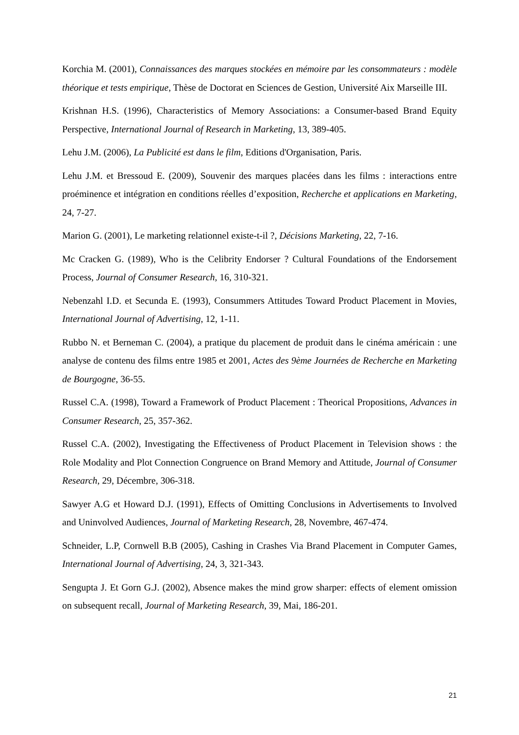Korchia M. (2001), Connaissances des marques stockées en mémoire par les consommateurs : modèle théorique et tests empirique, Thèse de Doctorat en Sciences de Gestion, Université Aix Marseille III.
Krishnan H.S. (1996), Characteristics of Memory Associations: a Consumer-based Brand Equity Perspective, International Journal of Research in Marketing, 13, 389-405.
Lehu J.M. (2006), La Publicité est dans le film, Editions d'Organisation, Paris.
Lehu J.M. et Bressoud E. (2009), Souvenir des marques placées dans les films : interactions entre proéminence et intégration en conditions réelles d’exposition, Recherche et applications en Marketing, 24, 7-27.
Marion G. (2001), Le marketing relationnel existe-t-il ?, Décisions Marketing, 22, 7-16.
Mc Cracken G. (1989), Who is the Celibrity Endorser ? Cultural Foundations of the Endorsement Process, Journal of Consumer Research, 16, 310-321.
Nebenzahl I.D. et Secunda E. (1993), Consummers Attitudes Toward Product Placement in Movies, International Journal of Advertising, 12, 1-11.
Rubbo N. et Berneman C. (2004), a pratique du placement de produit dans le cinéma américain : une analyse de contenu des films entre 1985 et 2001, Actes des 9ème Journées de Recherche en Marketing de Bourgogne, 36-55.
Russel C.A. (1998), Toward a Framework of Product Placement : Theorical Propositions, Advances in Consumer Research, 25, 357-362.
Russel C.A. (2002), Investigating the Effectiveness of Product Placement in Television shows : the Role Modality and Plot Connection Congruence on Brand Memory and Attitude, Journal of Consumer Research, 29, Décembre, 306-318.
Sawyer A.G et Howard D.J. (1991), Effects of Omitting Conclusions in Advertisements to Involved and Uninvolved Audiences, Journal of Marketing Research, 28, Novembre, 467-474.
Schneider, L.P, Cornwell B.B (2005), Cashing in Crashes Via Brand Placement in Computer Games, International Journal of Advertising, 24, 3, 321-343.
Sengupta J. Et Gorn G.J. (2002), Absence makes the mind grow sharper: effects of element omission on subsequent recall, Journal of Marketing Research, 39, Mai, 186-201.
21